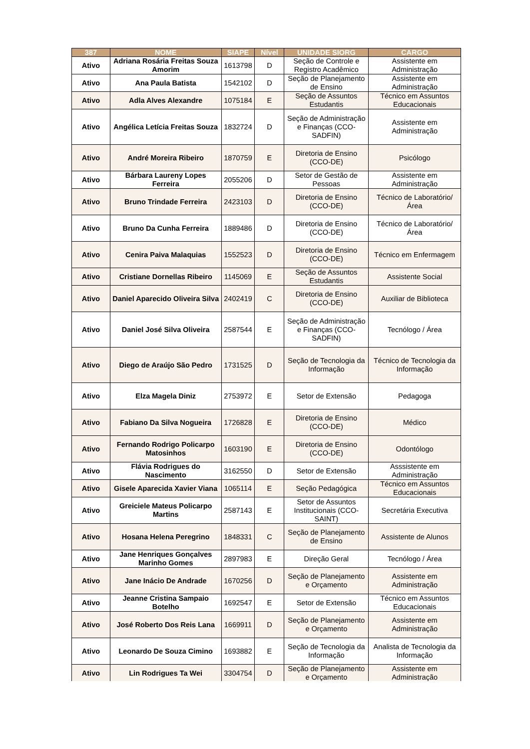| 387 | NOME | SIAPE | Nível | UNIDADE SIORG | CARGO |
| --- | --- | --- | --- | --- | --- |
| Ativo | Adriana Rosária Freitas Souza Amorim | 1613798 | D | Seção de Controle e Registro Acadêmico | Assistente em Administração |
| Ativo | Ana Paula Batista | 1542102 | D | Seção de Planejamento de Ensino | Assistente em Administração |
| Ativo | Adla Alves Alexandre | 1075184 | E | Seção de Assuntos Estudantis | Técnico em Assuntos Educacionais |
| Ativo | Angélica Letícia Freitas Souza | 1832724 | D | Seção de Administração e Finanças (CCO-SADFIN) | Assistente em Administração |
| Ativo | André Moreira Ribeiro | 1870759 | E | Diretoria de Ensino (CCO-DE) | Psicólogo |
| Ativo | Bárbara Laureny Lopes Ferreira | 2055206 | D | Setor de Gestão de Pessoas | Assistente em Administração |
| Ativo | Bruno Trindade Ferreira | 2423103 | D | Diretoria de Ensino (CCO-DE) | Técnico de Laboratório/Área |
| Ativo | Bruno Da Cunha Ferreira | 1889486 | D | Diretoria de Ensino (CCO-DE) | Técnico de Laboratório/Área |
| Ativo | Cenira Paiva Malaquias | 1552523 | D | Diretoria de Ensino (CCO-DE) | Técnico em Enfermagem |
| Ativo | Cristiane Dornellas Ribeiro | 1145069 | E | Seção de Assuntos Estudantis | Assistente Social |
| Ativo | Daniel Aparecido Oliveira Silva | 2402419 | C | Diretoria de Ensino (CCO-DE) | Auxiliar de Biblioteca |
| Ativo | Daniel José Silva Oliveira | 2587544 | E | Seção de Administração e Finanças (CCO-SADFIN) | Tecnólogo / Área |
| Ativo | Diego de Araújo São Pedro | 1731525 | D | Seção de Tecnologia da Informação | Técnico de Tecnologia da Informação |
| Ativo | Elza Magela Diniz | 2753972 | E | Setor de Extensão | Pedagoga |
| Ativo | Fabiano Da Silva Nogueira | 1726828 | E | Diretoria de Ensino (CCO-DE) | Médico |
| Ativo | Fernando Rodrigo Policarpo Matosinhos | 1603190 | E | Diretoria de Ensino (CCO-DE) | Odontólogo |
| Ativo | Flávia Rodrigues do Nascimento | 3162550 | D | Setor de Extensão | Asssistente em Administração |
| Ativo | Gisele Aparecida Xavier Viana | 1065114 | E | Seção Pedagógica | Técnico em Assuntos Educacionais |
| Ativo | Greiciele Mateus Policarpo Martins | 2587143 | E | Setor de Assuntos Institucionais (CCO-SAINT) | Secretária Executiva |
| Ativo | Hosana Helena Peregrino | 1848331 | C | Seção de Planejamento de Ensino | Assistente de Alunos |
| Ativo | Jane Henriques Gonçalves Marinho Gomes | 2897983 | E | Direção Geral | Tecnólogo / Área |
| Ativo | Jane Inácio De Andrade | 1670256 | D | Seção de Planejamento e Orçamento | Assistente em Administração |
| Ativo | Jeanne Cristina Sampaio Botelho | 1692547 | E | Setor de Extensão | Técnico em Assuntos Educacionais |
| Ativo | José Roberto Dos Reis Lana | 1669911 | D | Seção de Planejamento e Orçamento | Assistente em Administração |
| Ativo | Leonardo De Souza Cimino | 1693882 | E | Seção de Tecnologia da Informação | Analista de Tecnologia da Informação |
| Ativo | Lin Rodrigues Ta Wei | 3304754 | D | Seção de Planejamento e Orçamento | Assistente em Administração |